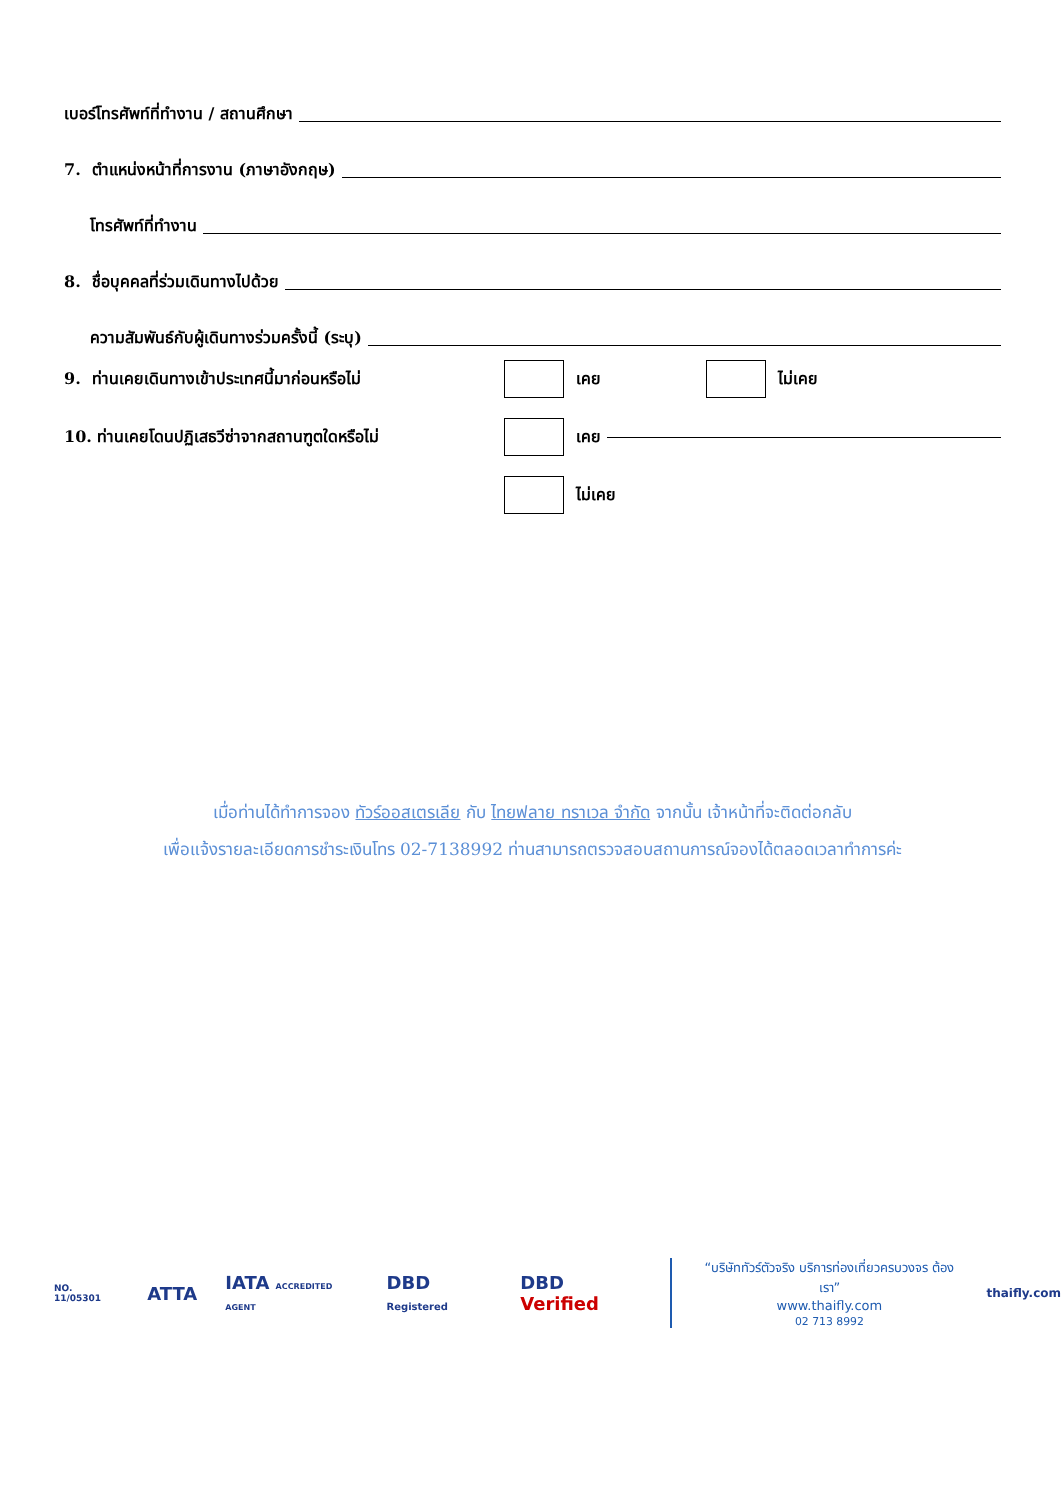เบอร์โทรศัพท์ที่ทำงาน / สถานศึกษา
7. ตำแหน่งหน้าที่การงาน (ภาษาอังกฤษ)
โทรศัพท์ที่ทำงาน
8. ชื่อบุคคลที่ร่วมเดินทางไปด้วย
ความสัมพันธ์กับผู้เดินทางร่วมครั้งนี้ (ระบุ)
9. ท่านเคยเดินทางเข้าประเทศนี้มาก่อนหรือไม่ เคย ไม่เคย
10. ท่านเคยโดนปฏิเสธวีซ่าจากสถานฑูตใดหรือไม่ เคย
ไม่เคย
เมื่อท่านได้ทำการจอง ทัวร์ออสเตรเลีย กับ ไทยฟลาย ทราเวล จำกัด จากนั้น เจ้าหน้าที่จะติดต่อกลับ
เพื่อแจ้งรายละเอียดการชำระเงินโทร 02-7138992 ท่านสามารถตรวจสอบสถานการณ์จองได้ตลอดเวลาทำการค่ะ
NO. 11/05301 ATTA IATA ACCREDITED AGENT DBD Registered DBD Verified
“บริษัททัวร์ตัวจริง บริการท่องเที่ยวครบวงจร ต้องเรา”
www.thaifly.com
02 713 8992
thaifly.com